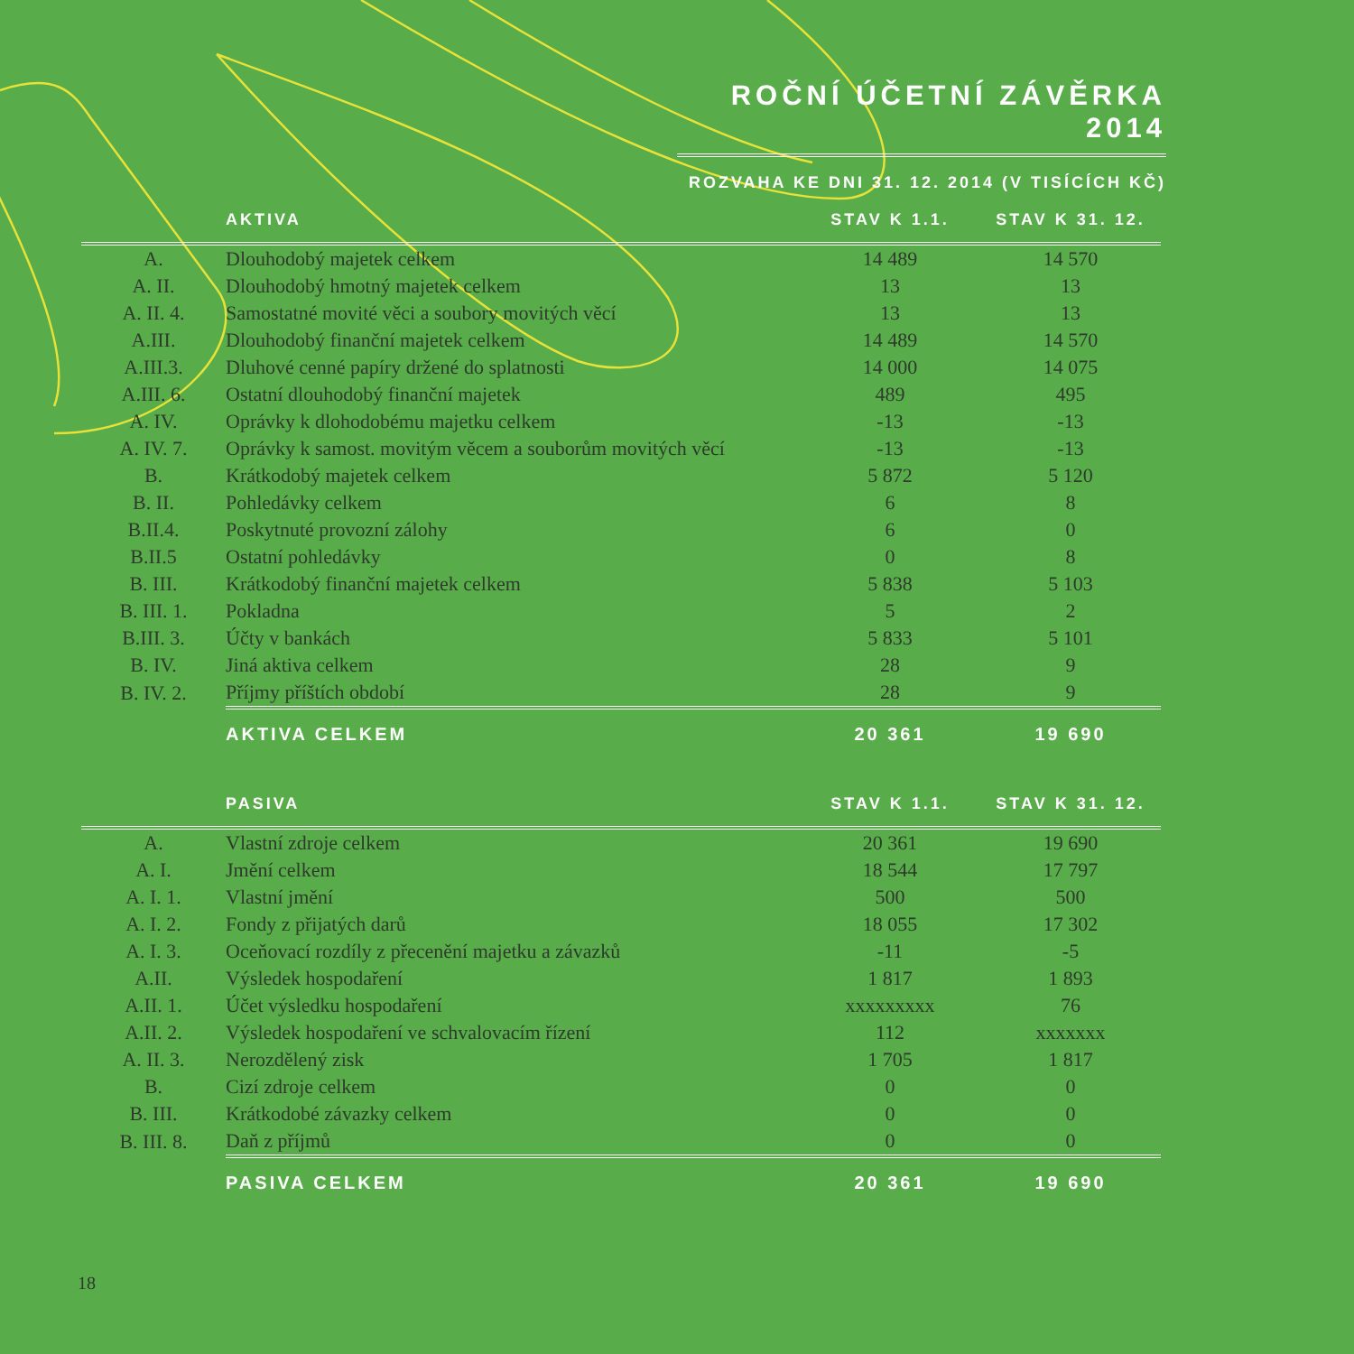ROČNÍ ÚČETNÍ ZÁVĚRKA 2014
ROZVAHA KE DNI 31. 12. 2014 (V TISÍCÍCH KČ)
| | AKTIVA | STAV K 1.1. | STAV K 31. 12. |
| --- | --- | --- | --- |
| A. | Dlouhodobý majetek celkem | 14 489 | 14 570 |
| A. II. | Dlouhodobý hmotný majetek celkem | 13 | 13 |
| A. II. 4. | Samostatné movité věci a soubory movitých věcí | 13 | 13 |
| A.III. | Dlouhodobý finanční majetek celkem | 14 489 | 14 570 |
| A.III.3. | Dluhové cenné papíry držené do splatnosti | 14 000 | 14 075 |
| A.III. 6. | Ostatní dlouhodobý finanční majetek | 489 | 495 |
| A. IV. | Oprávky k dlohodobému majetku celkem | -13 | -13 |
| A. IV. 7. | Oprávky k samost. movitým věcem a souborům movitých věcí | -13 | -13 |
| B. | Krátkodobý majetek celkem | 5 872 | 5 120 |
| B. II. | Pohledávky celkem | 6 | 8 |
| B.II.4. | Poskytnuté provozní zálohy | 6 | 0 |
| B.II.5 | Ostatní pohledávky | 0 | 8 |
| B. III. | Krátkodobý finanční majetek celkem | 5 838 | 5 103 |
| B. III. 1. | Pokladna | 5 | 2 |
| B.III. 3. | Účty v bankách | 5 833 | 5 101 |
| B. IV. | Jiná aktiva celkem | 28 | 9 |
| B. IV. 2. | Příjmy příštích období | 28 | 9 |
| | AKTIVA CELKEM | 20 361 | 19 690 |
| | PASIVA | STAV K 1.1. | STAV K 31. 12. |
| A. | Vlastní zdroje celkem | 20 361 | 19 690 |
| A. I. | Jmění celkem | 18 544 | 17 797 |
| A. I. 1. | Vlastní jmění | 500 | 500 |
| A. I. 2. | Fondy z přijatých darů | 18 055 | 17 302 |
| A. I. 3. | Oceňovací rozdíly z přecenění majetku a závazků | -11 | -5 |
| A.II. | Výsledek hospodaření | 1 817 | 1 893 |
| A.II. 1. | Účet výsledku hospodaření | xxxxxxxxx | 76 |
| A.II. 2. | Výsledek hospodaření ve schvalovacím řízení | 112 | xxxxxxx |
| A. II. 3. | Nerozdělený zisk | 1 705 | 1 817 |
| B. | Cizí zdroje celkem | 0 | 0 |
| B. III. | Krátkodobé závazky celkem | 0 | 0 |
| B. III. 8. | Daň z příjmů | 0 | 0 |
| | PASIVA CELKEM | 20 361 | 19 690 |
18